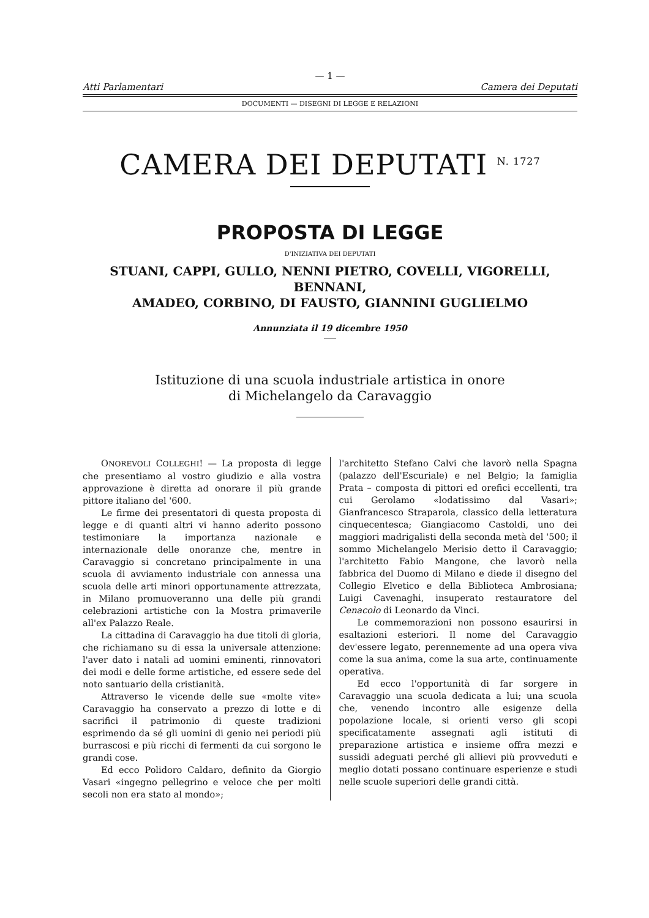— 1 —
Atti Parlamentari Camera dei Deputati
DOCUMENTI — DISEGNI DI LEGGE E RELAZIONI
CAMERA DEI DEPUTATI <sup>N. 1727</sup>
PROPOSTA DI LEGGE
D'INIZIATIVA DEI DEPUTATI
STUANI, CAPPI, GULLO, NENNI PIETRO, COVELLI, VIGORELLI, BENNANI,
AMADEO, CORBINO, DI FAUSTO, GIANNINI GUGLIELMO
Annunziata il 19 dicembre 1950
Istituzione di una scuola industriale artistica in onore
di Michelangelo da Caravaggio
ONOREVOLI COLLEGHI! — La proposta di legge che presentiamo al vostro giudizio e alla vostra approvazione è diretta ad onorare il più grande pittore italiano del '600.
Le firme dei presentatori di questa proposta di legge e di quanti altri vi hanno aderito possono testimoniare la importanza nazionale e internazionale delle onoranze che, mentre in Caravaggio si concretano principalmente in una scuola di avviamento industriale con annessa una scuola delle arti minori opportunamente attrezzata, in Milano promuoveranno una delle più grandi celebrazioni artistiche con la Mostra primaverile all'ex Palazzo Reale.
La cittadina di Caravaggio ha due titoli di gloria, che richiamano su di essa la universale attenzione: l'aver dato i natali ad uomini eminenti, rinnovatori dei modi e delle forme artistiche, ed essere sede del noto santuario della cristianità.
Attraverso le vicende delle sue «molte vite» Caravaggio ha conservato a prezzo di lotte e di sacrifici il patrimonio di queste tradizioni esprimendo da sé gli uomini di genio nei periodi più burrascosi e più ricchi di fermenti da cui sorgono le grandi cose.
Ed ecco Polidoro Caldaro, definito da Giorgio Vasari «ingegno pellegrino e veloce che per molti secoli non era stato al mondo»;
l'architetto Stefano Calvi che lavorò nella Spagna (palazzo dell'Escuriale) e nel Belgio; la famiglia Prata – composta di pittori ed orefici eccellenti, tra cui Gerolamo «lodatissimo dal Vasari»; Gianfrancesco Straparola, classico della letteratura cinquecentesca; Giangiacomo Castoldi, uno dei maggiori madrigalisti della seconda metà del '500; il sommo Michelangelo Merisio detto il Caravaggio; l'architetto Fabio Mangone, che lavorò nella fabbrica del Duomo di Milano e diede il disegno del Collegio Elvetico e della Biblioteca Ambrosiana; Luigi Cavenaghi, insuperato restauratore del Cenacolo di Leonardo da Vinci.
Le commemorazioni non possono esaurirsi in esaltazioni esteriori. Il nome del Caravaggio dev'essere legato, perennemente ad una opera viva come la sua anima, come la sua arte, continuamente operativa.
Ed ecco l'opportunità di far sorgere in Caravaggio una scuola dedicata a lui; una scuola che, venendo incontro alle esigenze della popolazione locale, si orienti verso gli scopi specificatamente assegnati agli istituti di preparazione artistica e insieme offra mezzi e sussidi adeguati perché gli allievi più provveduti e meglio dotati possano continuare esperienze e studi nelle scuole superiori delle grandi città.